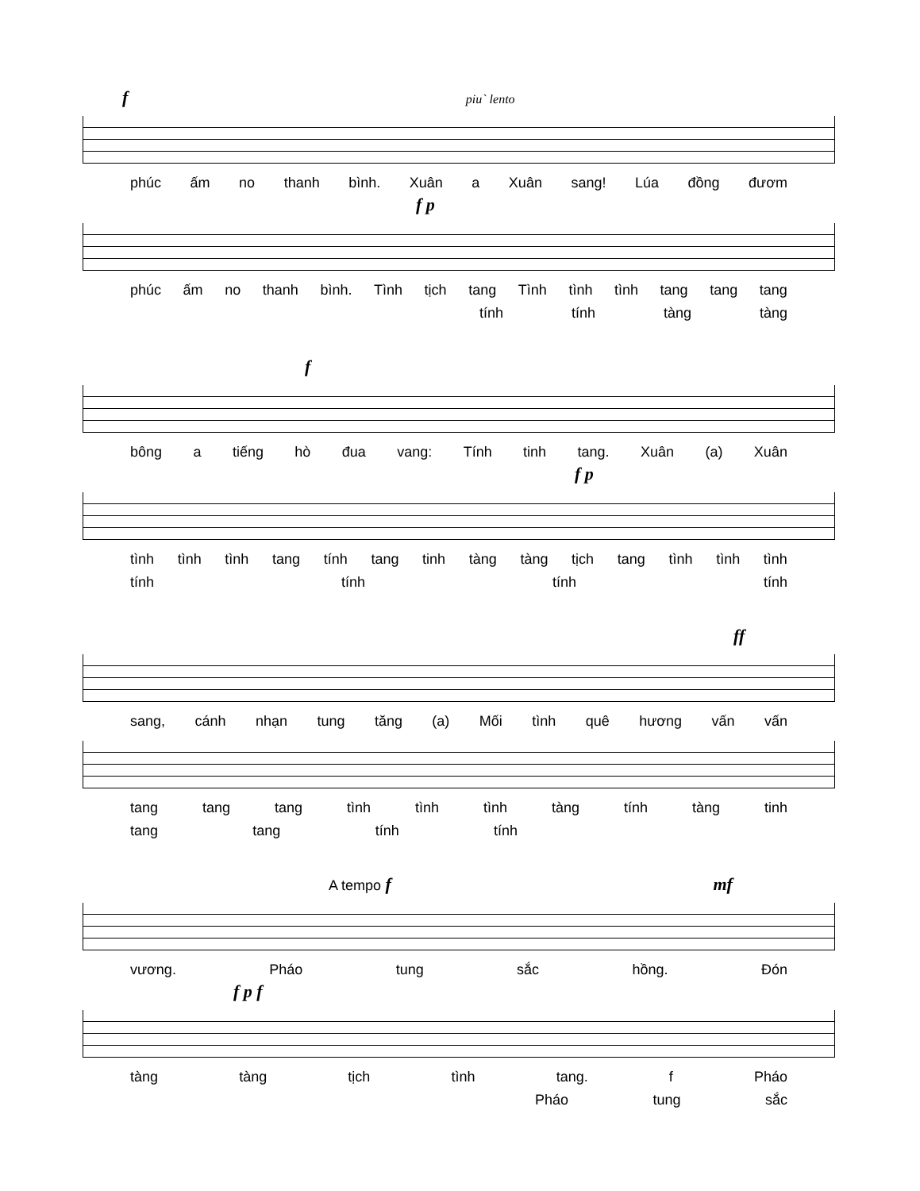f piu` lento
phúc ấm no thanh bình. Xuân a Xuân sang! Lúa đồng đươm
f p
phúc ấm no thanh bình. Tình tịch tang Tình tình tình tang tang tang
tính tính tàng tàng
f
bông a tiếng hò đua vang: Tính tinh tang. Xuân (a) Xuân
f p
tình tình tình tang tính tang tinh tàng tàng tịch tang tình tình tình
tính tính tính tính
ff
sang, cánh nhạn tung tăng (a) Mối tình quê hương vấn vấn
tang tang tang tình tình tình tàng tính tàng tinh
tang tang tính tính
A tempo f mf
vương. Pháo tung sắc hồng. Đón
f p f
tàng tàng tịch tình tang. f Pháo
Pháo tung sắc